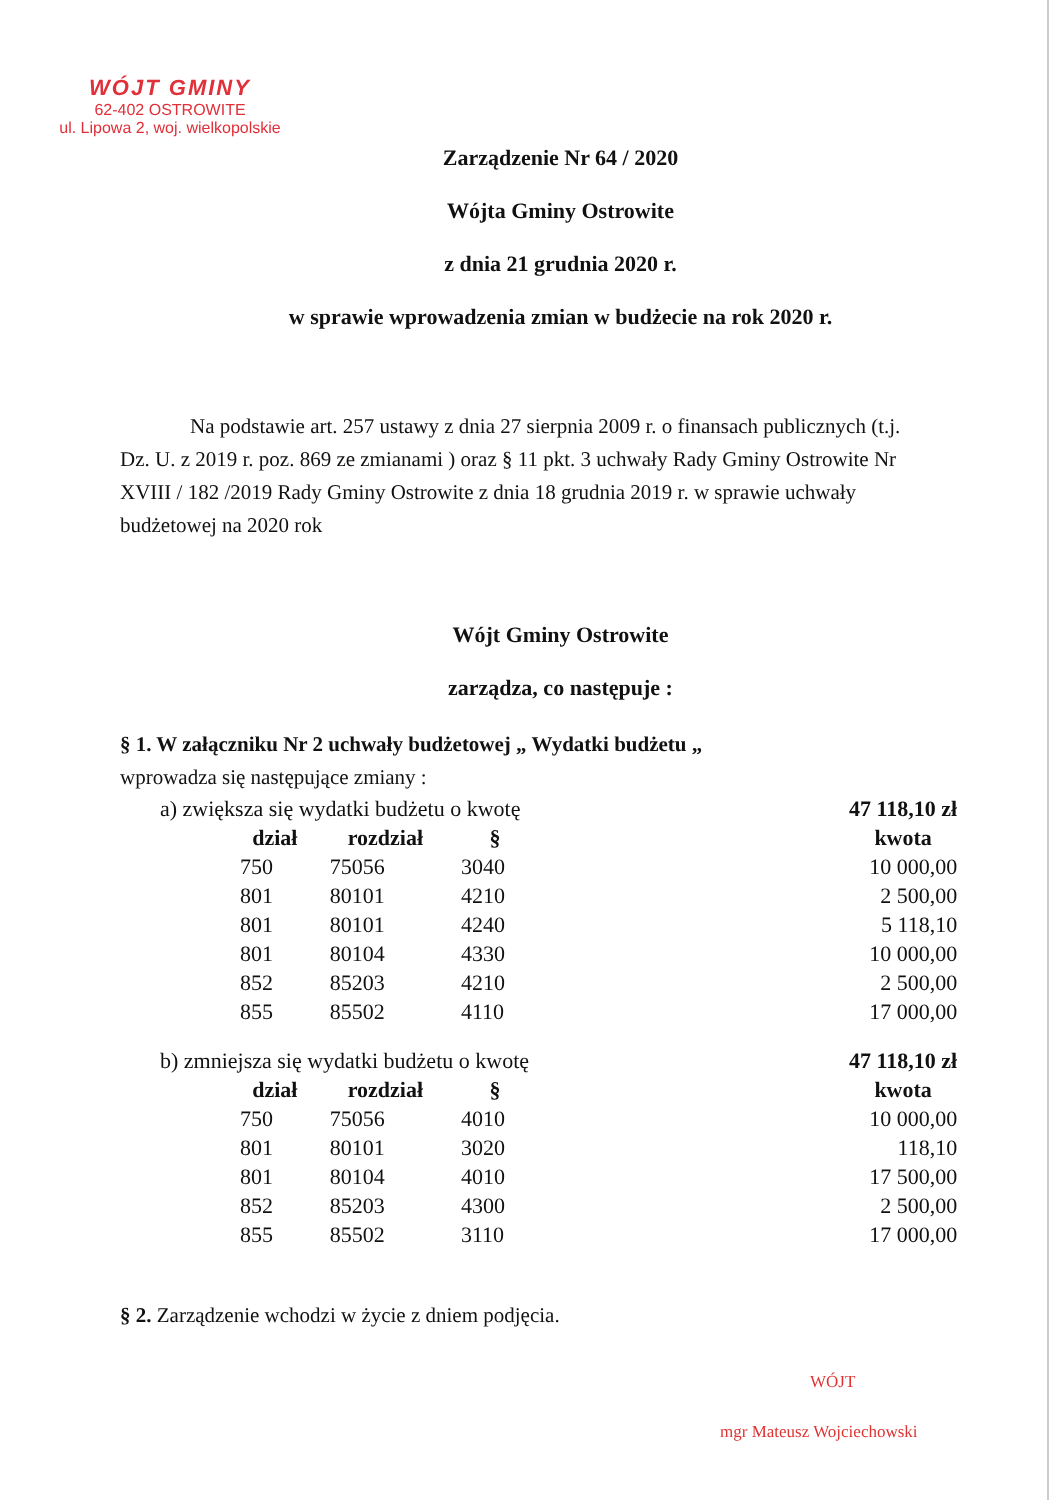WÓJT GMINY
62-402 OSTROWITE
ul. Lipowa 2, woj. wielkopolskie
Zarządzenie Nr 64 / 2020
Wójta Gminy Ostrowite
z dnia 21 grudnia 2020 r.
w sprawie wprowadzenia zmian w budżecie na rok 2020 r.
Na podstawie art. 257 ustawy z dnia 27 sierpnia 2009 r. o finansach publicznych (t.j. Dz. U. z 2019 r. poz. 869 ze zmianami ) oraz § 11 pkt. 3 uchwały Rady Gminy Ostrowite Nr XVIII / 182 /2019 Rady Gminy Ostrowite z dnia 18 grudnia 2019 r. w sprawie uchwały budżetowej na 2020 rok
Wójt Gminy Ostrowite
zarządza, co następuje :
§ 1. W załączniku Nr 2 uchwały budżetowej „ Wydatki budżetu „
wprowadza się następujące zmiany :
| a) zwiększa się wydatki budżetu o kwotę | | | | | 47 118,10 zł |
| | dział | rozdział | § | | kwota |
| | 750 | 75056 | 3040 | | 10 000,00 |
| | 801 | 80101 | 4210 | | 2 500,00 |
| | 801 | 80101 | 4240 | | 5 118,10 |
| | 801 | 80104 | 4330 | | 10 000,00 |
| | 852 | 85203 | 4210 | | 2 500,00 |
| | 855 | 85502 | 4110 | | 17 000,00 |
| b) zmniejsza się wydatki budżetu o kwotę | | | | | 47 118,10 zł |
| | dział | rozdział | § | | kwota |
| | 750 | 75056 | 4010 | | 10 000,00 |
| | 801 | 80101 | 3020 | | 118,10 |
| | 801 | 80104 | 4010 | | 17 500,00 |
| | 852 | 85203 | 4300 | | 2 500,00 |
| | 855 | 85502 | 3110 | | 17 000,00 |
§ 2. Zarządzenie wchodzi w życie z dniem podjęcia.
WÓJT
mgr Mateusz Wojciechowski